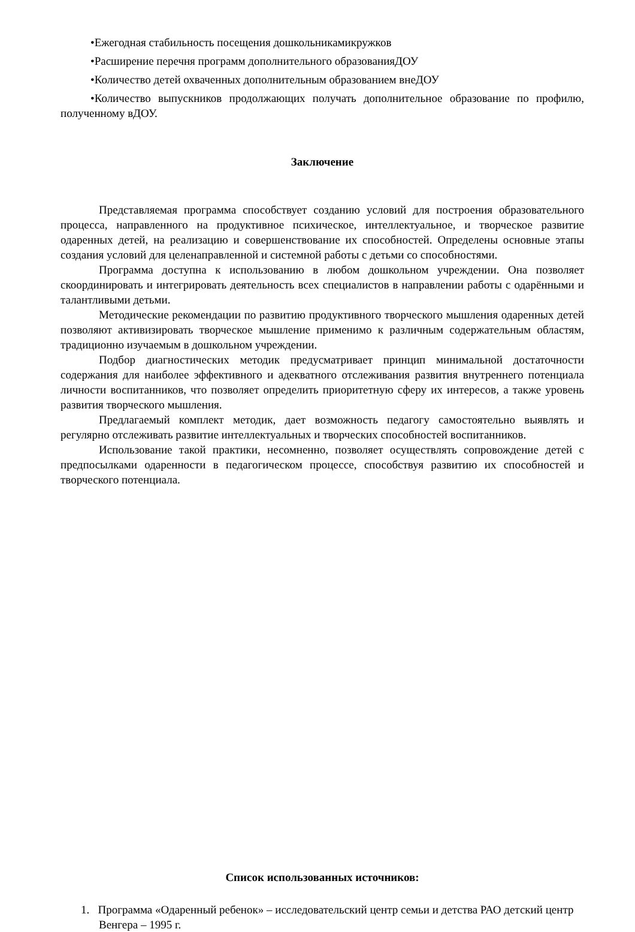•Ежегодная стабильность посещения дошкольникамикружков
•Расширение перечня программ дополнительного образованияДОУ
•Количество детей охваченных дополнительным образованием внеДОУ
•Количество выпускников продолжающих получать дополнительное образование по профилю, полученному вДОУ.
Заключение
Представляемая программа способствует созданию условий для построения образовательного процесса, направленного на продуктивное психическое, интеллектуальное, и творческое развитие одаренных детей, на реализацию и совершенствование их способностей. Определены основные этапы создания условий для целенаправленной и системной работы с детьми со способностями.
Программа доступна к использованию в любом дошкольном учреждении. Она позволяет скоординировать и интегрировать деятельность всех специалистов в направлении работы с одарёнными и талантливыми детьми.
Методические рекомендации по развитию продуктивного творческого мышления одаренных детей позволяют активизировать творческое мышление применимо к различным содержательным областям, традиционно изучаемым в дошкольном учреждении.
Подбор диагностических методик предусматривает принцип минимальной достаточности содержания для наиболее эффективного и адекватного отслеживания развития внутреннего потенциала личности воспитанников, что позволяет определить приоритетную сферу их интересов, а также уровень развития творческого мышления.
Предлагаемый комплект методик, дает возможность педагогу самостоятельно выявлять и регулярно отслеживать развитие интеллектуальных и творческих способностей воспитанников.
Использование такой практики, несомненно, позволяет осуществлять сопровождение детей с предпосылками одаренности в педагогическом процессе, способствуя развитию их способностей и творческого потенциала.
Список использованных источников:
1. Программа «Одаренный ребенок» – исследовательский центр семьи и детства РАО детский центр Венгера – 1995 г.